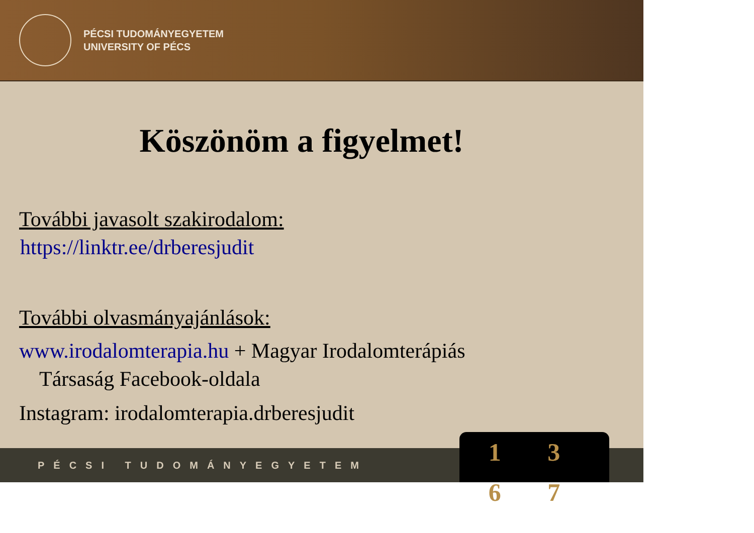PÉCSI TUDOMÁNYEGYETEM
UNIVERSITY OF PÉCS
Köszönöm a figyelmet!
További javasolt szakirodalom:
https://linktr.ee/drberesjudit
További olvasmányajánlások:
www.irodalomterapia.hu + Magyar Irodalomterápiás
Társaság Facebook-oldala
Instagram: irodalomterapia.drberesjudit
PÉCSI TUDOMÁNYEGYETEM
1 3 6 7